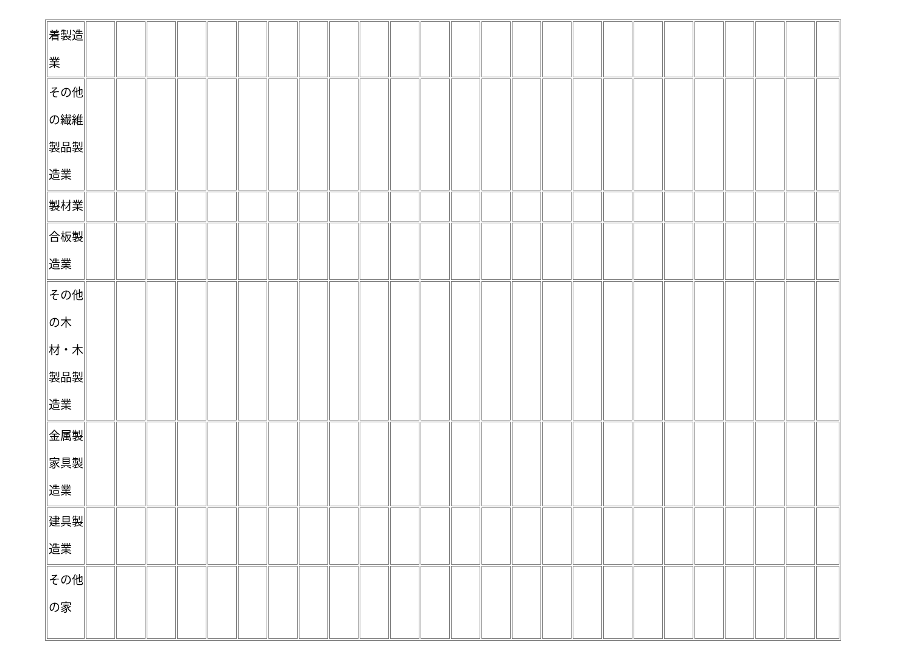| 着製造 業 | | | | | | | | | | | | | | | | | | | | | | | | | |
| その他 の繊維 製品製 造業 | | | | | | | | | | | | | | | | | | | | | | | | | |
| 製材業 | | | | | | | | | | | | | | | | | | | | | | | | | |
| 合板製 造業 | | | | | | | | | | | | | | | | | | | | | | | | | |
| その他 の木 材・木 製品製 造業 | | | | | | | | | | | | | | | | | | | | | | | | | |
| 金属製 家具製 造業 | | | | | | | | | | | | | | | | | | | | | | | | | |
| 建具製 造業 | | | | | | | | | | | | | | | | | | | | | | | | | |
| その他 の家 | | | | | | | | | | | | | | | | | | | | | | | | | |